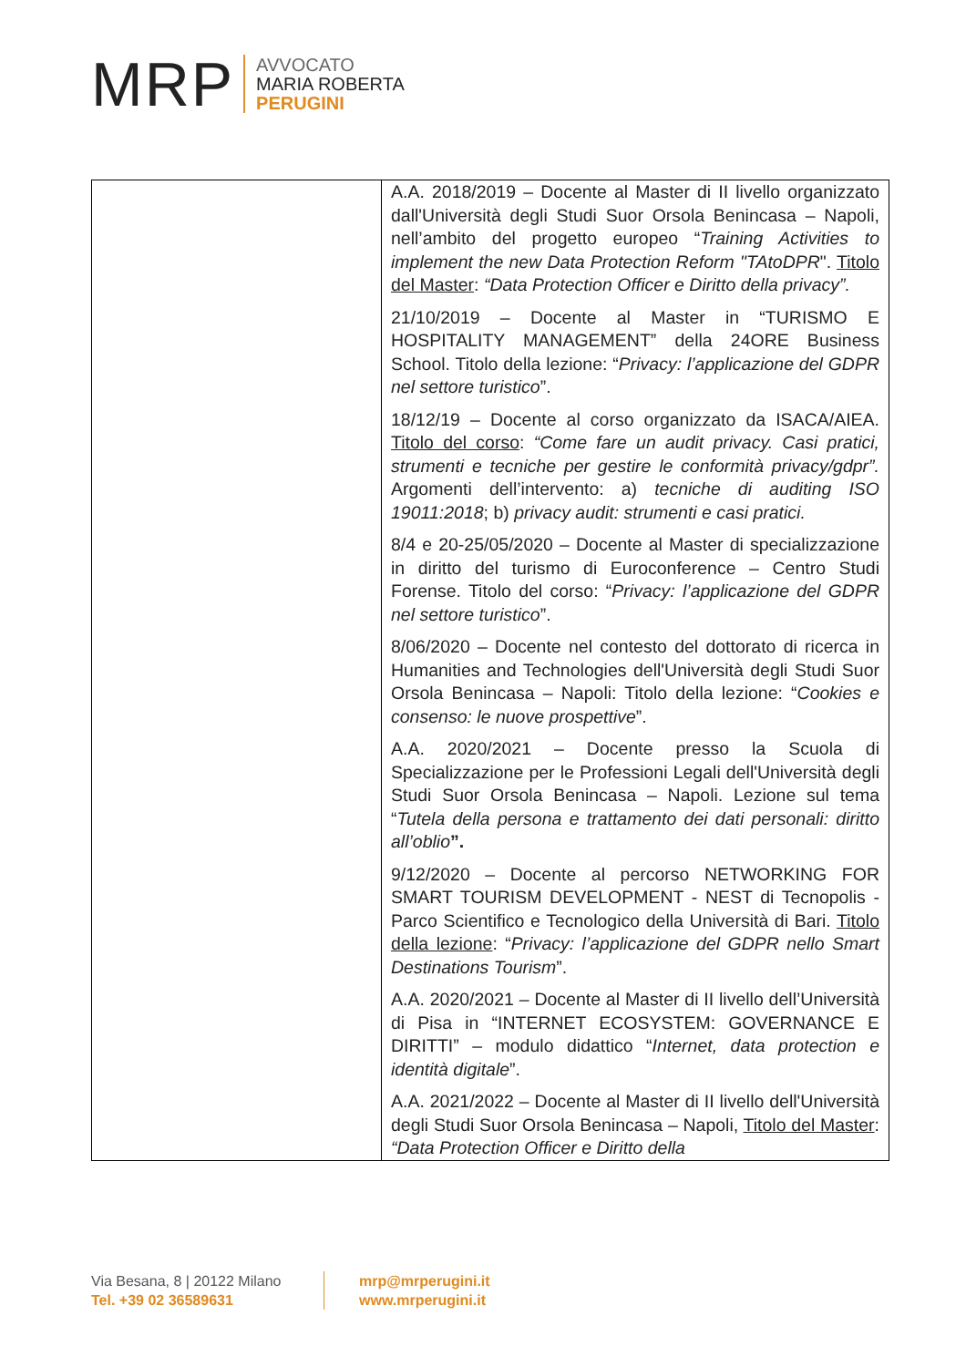MRP
AVVOCATO
MARIA ROBERTA
PERUGINI
| | A.A. 2018/2019 – Docente al Master di II livello organizzato dall'Università degli Studi Suor Orsola Benincasa – Napoli, nell’ambito del progetto europeo “ Training Activities to implement the new Data Protection Reform "TAtoDPR ". Titolo del Master : “Data Protection Officer e Diritto della privacy”. 21/10/2019 – Docente al Master in “TURISMO E HOSPITALITY MANAGEMENT” della 24ORE Business School. Titolo della lezione: “ Privacy: l’applicazione del GDPR nel settore turistico ”. 18/12/19 – Docente al corso organizzato da ISACA/AIEA. Titolo del corso : “Come fare un audit privacy. Casi pratici, strumenti e tecniche per gestire le conformità privacy/gdpr”. Argomenti dell’intervento: a) tecniche di auditing ISO 19011:2018 ; b) privacy audit: strumenti e casi pratici. 8/4 e 20-25/05/2020 – Docente al Master di specializzazione in diritto del turismo di Euroconference – Centro Studi Forense. Titolo del corso: “ Privacy: l’applicazione del GDPR nel settore turistico ”. 8/06/2020 – Docente nel contesto del dottorato di ricerca in Humanities and Technologies dell'Università degli Studi Suor Orsola Benincasa – Napoli: Titolo della lezione: “ Cookies e consenso: le nuove prospettive ”. A.A. 2020/2021 – Docente presso la Scuola di Specializzazione per le Professioni Legali dell'Università degli Studi Suor Orsola Benincasa – Napoli. Lezione sul tema “ Tutela della persona e trattamento dei dati personali: diritto all’oblio ”. 9/12/2020 – Docente al percorso NETWORKING FOR SMART TOURISM DEVELOPMENT - NEST di Tecnopolis - Parco Scientifico e Tecnologico della Università di Bari. Titolo della lezione : “ Privacy: l’applicazione del GDPR nello Smart Destinations Tourism ”. A.A. 2020/2021 – Docente al Master di II livello dell’Università di Pisa in “INTERNET ECOSYSTEM: GOVERNANCE E DIRITTI” – modulo didattico “ Internet, data protection e identità digitale ”. A.A. 2021/2022 – Docente al Master di II livello dell'Università degli Studi Suor Orsola Benincasa – Napoli, Titolo del Master : “Data Protection Officer e Diritto della |
Via Besana, 8 | 20122 Milano
Tel. +39 02 36589631
mrp@mrperugini.it
www.mrperugini.it